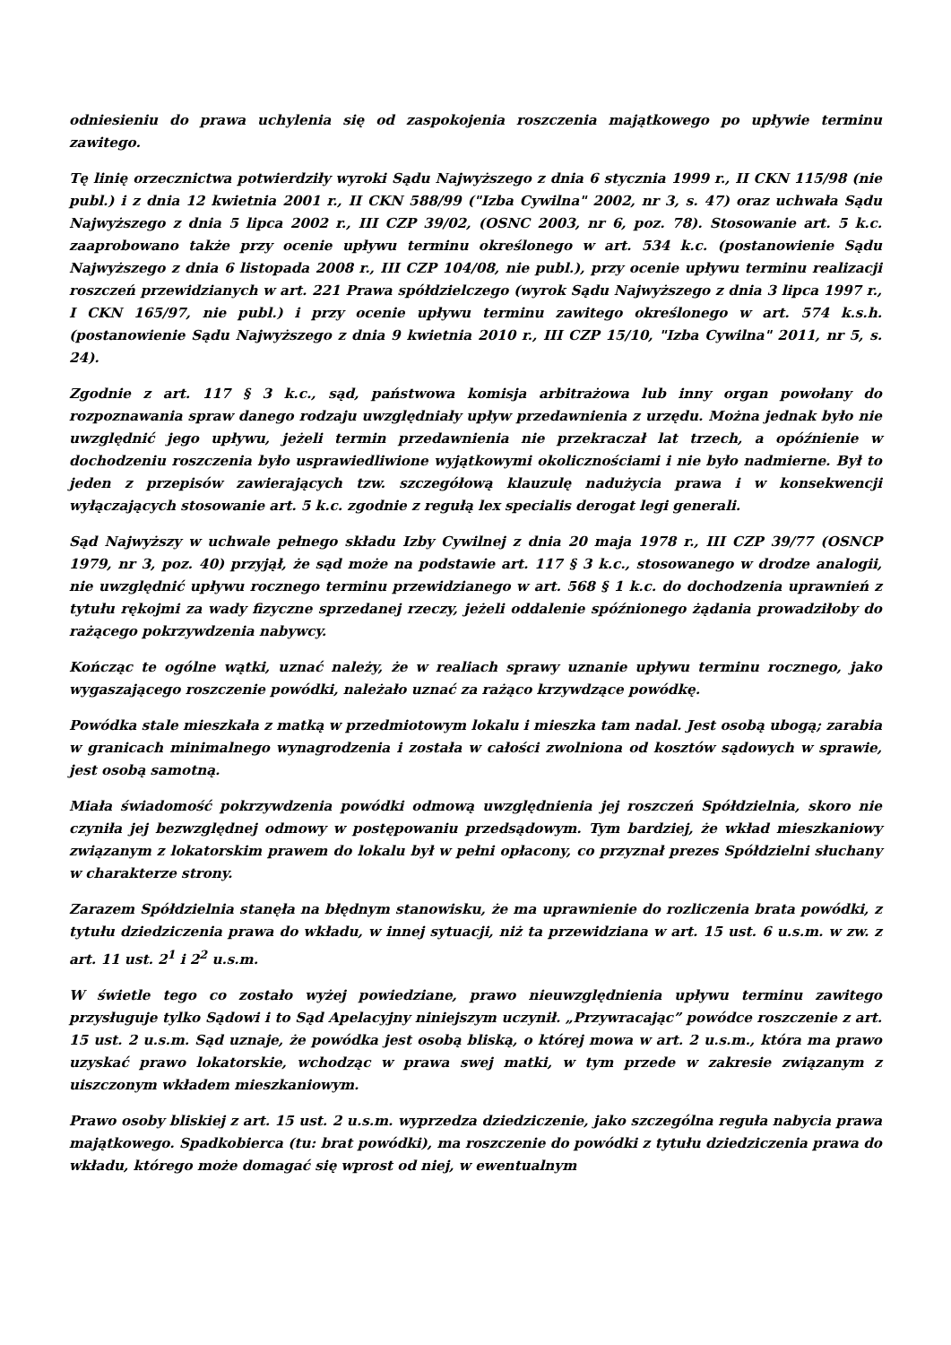odniesieniu do prawa uchylenia się od zaspokojenia roszczenia majątkowego po upływie terminu zawitego.
Tę linię orzecznictwa potwierdziły wyroki Sądu Najwyższego z dnia 6 stycznia 1999 r., II CKN 115/98 (nie publ.) i z dnia 12 kwietnia 2001 r., II CKN 588/99 ("Izba Cywilna" 2002, nr 3, s. 47) oraz uchwała Sądu Najwyższego z dnia 5 lipca 2002 r., III CZP 39/02, (OSNC 2003, nr 6, poz. 78). Stosowanie art. 5 k.c. zaaprobowano także przy ocenie upływu terminu określonego w art. 534 k.c. (postanowienie Sądu Najwyższego z dnia 6 listopada 2008 r., III CZP 104/08, nie publ.), przy ocenie upływu terminu realizacji roszczeń przewidzianych w art. 221 Prawa spółdzielczego (wyrok Sądu Najwyższego z dnia 3 lipca 1997 r., I CKN 165/97, nie publ.) i przy ocenie upływu terminu zawitego określonego w art. 574 k.s.h. (postanowienie Sądu Najwyższego z dnia 9 kwietnia 2010 r., III CZP 15/10, "Izba Cywilna" 2011, nr 5, s. 24).
Zgodnie z art. 117 § 3 k.c., sąd, państwowa komisja arbitrażowa lub inny organ powołany do rozpoznawania spraw danego rodzaju uwzględniały upływ przedawnienia z urzędu. Można jednak było nie uwzględnić jego upływu, jeżeli termin przedawnienia nie przekraczał lat trzech, a opóźnienie w dochodzeniu roszczenia było usprawiedliwione wyjątkowymi okolicznościami i nie było nadmierne. Był to jeden z przepisów zawierających tzw. szczegółową klauzulę nadużycia prawa i w konsekwencji wyłączających stosowanie art. 5 k.c. zgodnie z regułą lex specialis derogat legi generali.
Sąd Najwyższy w uchwale pełnego składu Izby Cywilnej z dnia 20 maja 1978 r., III CZP 39/77 (OSNCP 1979, nr 3, poz. 40) przyjął, że sąd może na podstawie art. 117 § 3 k.c., stosowanego w drodze analogii, nie uwzględnić upływu rocznego terminu przewidzianego w art. 568 § 1 k.c. do dochodzenia uprawnień z tytułu rękojmi za wady fizyczne sprzedanej rzeczy, jeżeli oddalenie spóźnionego żądania prowadziłoby do rażącego pokrzywdzenia nabywcy.
Kończąc te ogólne wątki, uznać należy, że w realiach sprawy uznanie upływu terminu rocznego, jako wygaszającego roszczenie powódki, należało uznać za rażąco krzywdzące powódkę.
Powódka stale mieszkała z matką w przedmiotowym lokalu i mieszka tam nadal. Jest osobą ubogą; zarabia w granicach minimalnego wynagrodzenia i została w całości zwolniona od kosztów sądowych w sprawie, jest osobą samotną.
Miała świadomość pokrzywdzenia powódki odmową uwzględnienia jej roszczeń Spółdzielnia, skoro nie czyniła jej bezwzględnej odmowy w postępowaniu przedsądowym. Tym bardziej, że wkład mieszkaniowy związanym z lokatorskim prawem do lokalu był w pełni opłacony, co przyznał prezes Spółdzielni słuchany w charakterze strony.
Zarazem Spółdzielnia stanęła na błędnym stanowisku, że ma uprawnienie do rozliczenia brata powódki, z tytułu dziedziczenia prawa do wkładu, w innej sytuacji, niż ta przewidziana w art. 15 ust. 6 u.s.m. w zw. z art. 11 ust. 2<sup>1</sup> i 2<sup>2</sup> u.s.m.
W świetle tego co zostało wyżej powiedziane, prawo nieuwzględnienia upływu terminu zawitego przysługuje tylko Sądowi i to Sąd Apelacyjny niniejszym uczynił. „Przywracając” powódce roszczenie z art. 15 ust. 2 u.s.m. Sąd uznaje, że powódka jest osobą bliską, o której mowa w art. 2 u.s.m., która ma prawo uzyskać prawo lokatorskie, wchodząc w prawa swej matki, w tym przede w zakresie związanym z uiszczonym wkładem mieszkaniowym.
Prawo osoby bliskiej z art. 15 ust. 2 u.s.m. wyprzedza dziedziczenie, jako szczególna reguła nabycia prawa majątkowego. Spadkobierca (tu: brat powódki), ma roszczenie do powódki z tytułu dziedziczenia prawa do wkładu, którego może domagać się wprost od niej, w ewentualnym